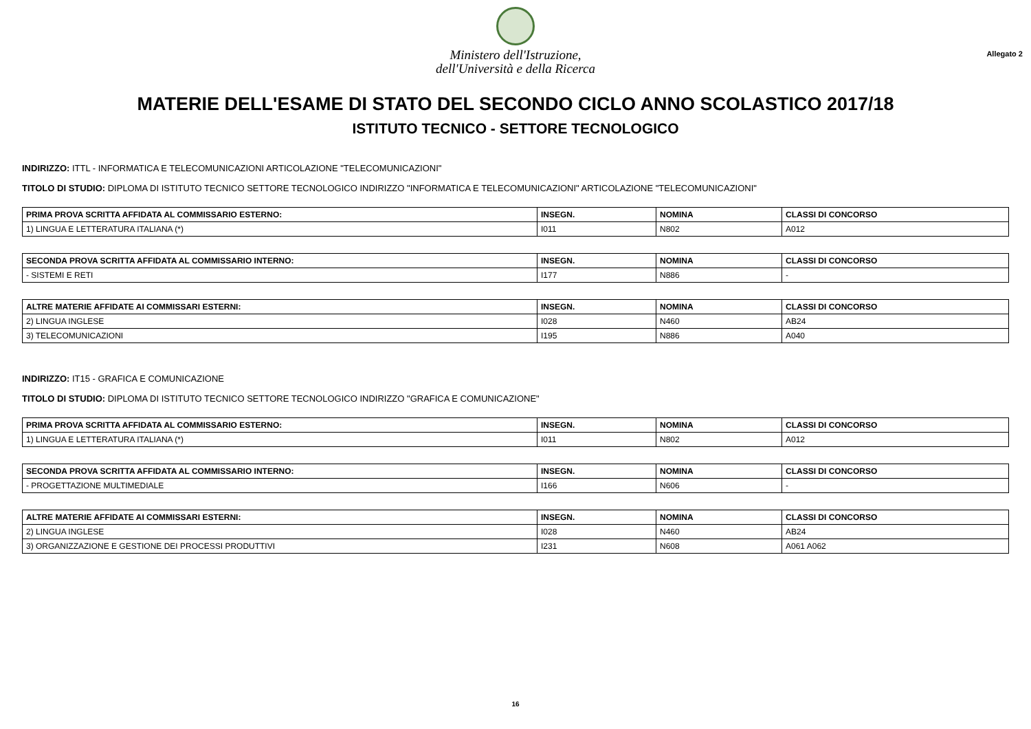Ministero dell'Istruzione,
dell'Università e della Ricerca
Allegato 2
MATERIE DELL'ESAME DI STATO DEL SECONDO CICLO ANNO SCOLASTICO 2017/18
ISTITUTO TECNICO - SETTORE TECNOLOGICO
INDIRIZZO: ITTL - INFORMATICA E TELECOMUNICAZIONI ARTICOLAZIONE "TELECOMUNICAZIONI"
TITOLO DI STUDIO: DIPLOMA DI ISTITUTO TECNICO SETTORE TECNOLOGICO INDIRIZZO "INFORMATICA E TELECOMUNICAZIONI" ARTICOLAZIONE "TELECOMUNICAZIONI"
| PRIMA PROVA SCRITTA AFFIDATA AL COMMISSARIO ESTERNO: | INSEGN. | NOMINA | CLASSI DI CONCORSO |
| --- | --- | --- | --- |
| 1) LINGUA E LETTERATURA ITALIANA (*) | I011 | N802 | A012 |
| SECONDA PROVA SCRITTA AFFIDATA AL COMMISSARIO INTERNO: | INSEGN. | NOMINA | CLASSI DI CONCORSO |
| --- | --- | --- | --- |
| - SISTEMI E RETI | I177 | N886 | - |
| ALTRE MATERIE AFFIDATE AI COMMISSARI ESTERNI: | INSEGN. | NOMINA | CLASSI DI CONCORSO |
| --- | --- | --- | --- |
| 2) LINGUA INGLESE | I028 | N460 | AB24 |
| 3) TELECOMUNICAZIONI | I195 | N886 | A040 |
INDIRIZZO: IT15 - GRAFICA E COMUNICAZIONE
TITOLO DI STUDIO: DIPLOMA DI ISTITUTO TECNICO SETTORE TECNOLOGICO INDIRIZZO "GRAFICA E COMUNICAZIONE"
| PRIMA PROVA SCRITTA AFFIDATA AL COMMISSARIO ESTERNO: | INSEGN. | NOMINA | CLASSI DI CONCORSO |
| --- | --- | --- | --- |
| 1) LINGUA E LETTERATURA ITALIANA (*) | I011 | N802 | A012 |
| SECONDA PROVA SCRITTA AFFIDATA AL COMMISSARIO INTERNO: | INSEGN. | NOMINA | CLASSI DI CONCORSO |
| --- | --- | --- | --- |
| - PROGETTAZIONE MULTIMEDIALE | I166 | N606 | - |
| ALTRE MATERIE AFFIDATE AI COMMISSARI ESTERNI: | INSEGN. | NOMINA | CLASSI DI CONCORSO |
| --- | --- | --- | --- |
| 2) LINGUA INGLESE | I028 | N460 | AB24 |
| 3) ORGANIZZAZIONE E GESTIONE DEI PROCESSI PRODUTTIVI | I231 | N608 | A061 A062 |
16